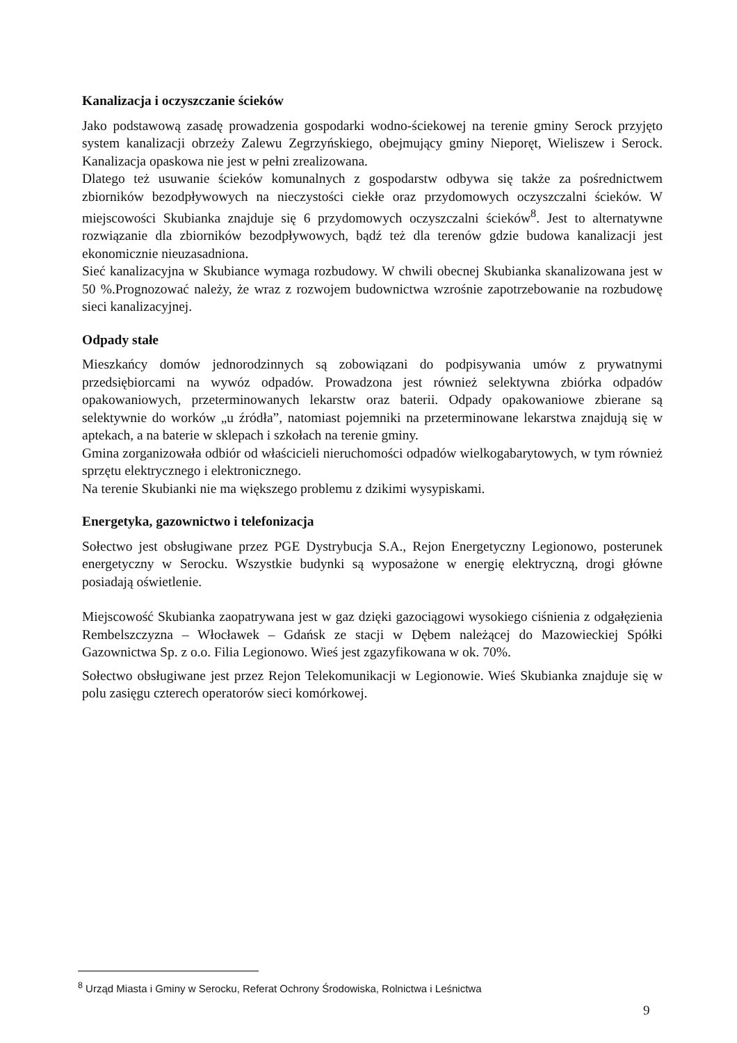Kanalizacja i oczyszczanie ścieków
Jako podstawową zasadę prowadzenia gospodarki wodno-ściekowej na terenie gminy Serock przyjęto system kanalizacji obrzeży Zalewu Zegrzyńskiego, obejmujący gminy Nieporęt, Wieliszew i Serock. Kanalizacja opaskowa nie jest w pełni zrealizowana.
Dlatego też usuwanie ścieków komunalnych z gospodarstw odbywa się także za pośrednictwem zbiorników bezodpływowych na nieczystości ciekłe oraz przydomowych oczyszczalni ścieków. W miejscowości Skubianka znajduje się 6 przydomowych oczyszczalni ścieków<sup>8</sup>. Jest to alternatywne rozwiązanie dla zbiorników bezodpływowych, bądź też dla terenów gdzie budowa kanalizacji jest ekonomicznie nieuzasadniona.
Sieć kanalizacyjna w Skubiance wymaga rozbudowy. W chwili obecnej Skubianka skanalizowana jest w 50 %.Prognozować należy, że wraz z rozwojem budownictwa wzrośnie zapotrzebowanie na rozbudowę sieci kanalizacyjnej.
Odpady stałe
Mieszkańcy domów jednorodzinnych są zobowiązani do podpisywania umów z prywatnymi przedsiębiorcami na wywóz odpadów. Prowadzona jest również selektywna zbiórka odpadów opakowaniowych, przeterminowanych lekarstw oraz baterii. Odpady opakowaniowe zbierane są selektywnie do worków „u źródła”, natomiast pojemniki na przeterminowane lekarstwa znajdują się w aptekach, a na baterie w sklepach i szkołach na terenie gminy.
Gmina zorganizowała odbiór od właścicieli nieruchomości odpadów wielkogabarytowych, w tym również sprzętu elektrycznego i elektronicznego.
Na terenie Skubianki nie ma większego problemu z dzikimi wysypiskami.
Energetyka, gazownictwo i telefonizacja
Sołectwo jest obsługiwane przez PGE Dystrybucja S.A., Rejon Energetyczny Legionowo, posterunek energetyczny w Serocku. Wszystkie budynki są wyposażone w energię elektryczną, drogi główne posiadają oświetlenie.
Miejscowość Skubianka zaopatrywana jest w gaz dzięki gazociągowi wysokiego ciśnienia z odgałęzienia Rembelszczyzna – Włocławek – Gdańsk ze stacji w Dębem należącej do Mazowieckiej Spółki Gazownictwa Sp. z o.o. Filia Legionowo. Wieś jest zgazyfikowana w ok. 70%.
Sołectwo obsługiwane jest przez Rejon Telekomunikacji w Legionowie. Wieś Skubianka znajduje się w polu zasięgu czterech operatorów sieci komórkowej.
<sup>8</sup> Urząd Miasta i Gminy w Serocku, Referat Ochrony Środowiska, Rolnictwa i Leśnictwa
9